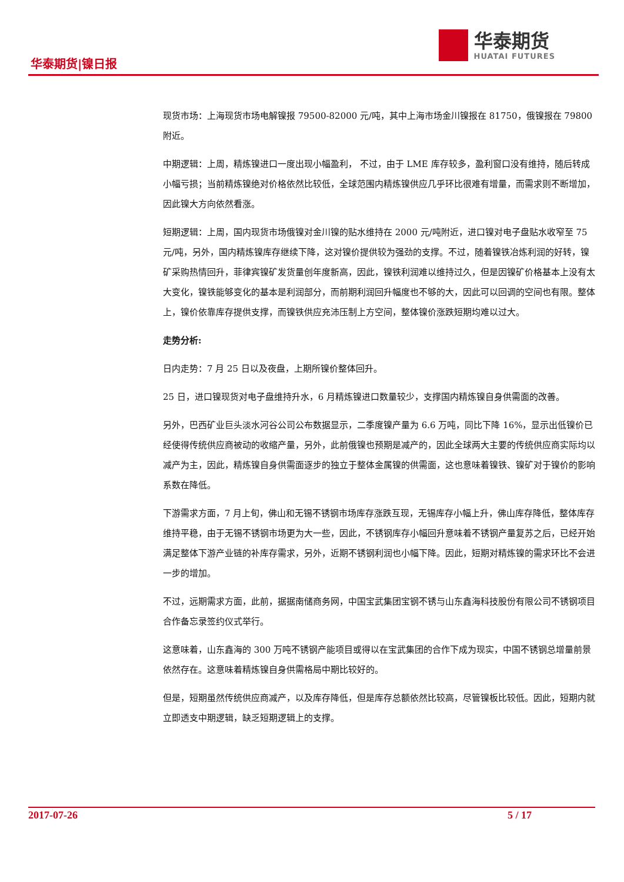华泰期货|镍日报
华泰期货
HUATAI FUTURES
现货市场：上海现货市场电解镍报 79500-82000 元/吨，其中上海市场金川镍报在 81750，俄镍报在 79800 附近。
中期逻辑：上周，精炼镍进口一度出现小幅盈利， 不过，由于 LME 库存较多，盈利窗口没有维持，随后转成小幅亏损；当前精炼镍绝对价格依然比较低，全球范围内精炼镍供应几乎环比很难有增量，而需求则不断增加，因此镍大方向依然看涨。
短期逻辑：上周，国内现货市场俄镍对金川镍的贴水维持在 2000 元/吨附近，进口镍对电子盘贴水收窄至 75 元/吨，另外，国内精炼镍库存继续下降，这对镍价提供较为强劲的支撑。不过，随着镍铁冶炼利润的好转，镍矿采购热情回升，菲律宾镍矿发货量创年度新高，因此，镍铁利润难以维持过久，但是因镍矿价格基本上没有太大变化，镍铁能够变化的基本是利润部分，而前期利润回升幅度也不够的大，因此可以回调的空间也有限。整体上，镍价依靠库存提供支撑，而镍铁供应充沛压制上方空间，整体镍价涨跌短期均难以过大。
走势分析:
日内走势：7 月 25 日以及夜盘，上期所镍价整体回升。
25 日，进口镍现货对电子盘维持升水，6 月精炼镍进口数量较少，支撑国内精炼镍自身供需面的改善。
另外，巴西矿业巨头淡水河谷公司公布数据显示，二季度镍产量为 6.6 万吨，同比下降 16%，显示出低镍价已经使得传统供应商被动的收缩产量，另外，此前俄镍也预期是减产的，因此全球两大主要的传统供应商实际均以减产为主，因此，精炼镍自身供需面逐步的独立于整体金属镍的供需面，这也意味着镍铁、镍矿对于镍价的影响系数在降低。
下游需求方面，7 月上旬，佛山和无锡不锈钢市场库存涨跌互现，无锡库存小幅上升，佛山库存降低，整体库存维持平稳，由于无锡不锈钢市场更为大一些，因此，不锈钢库存小幅回升意味着不锈钢产量复苏之后，已经开始满足整体下游产业链的补库存需求，另外，近期不锈钢利润也小幅下降。因此，短期对精炼镍的需求环比不会进一步的增加。
不过，远期需求方面，此前，据据南储商务网，中国宝武集团宝钢不锈与山东鑫海科技股份有限公司不锈钢项目合作备忘录签约仪式举行。
这意味着，山东鑫海的 300 万吨不锈钢产能项目或得以在宝武集团的合作下成为现实，中国不锈钢总增量前景依然存在。这意味着精炼镍自身供需格局中期比较好的。
但是，短期虽然传统供应商减产，以及库存降低，但是库存总额依然比较高，尽管镍板比较低。因此，短期内就立即透支中期逻辑，缺乏短期逻辑上的支撑。
2017-07-26 5 / 17